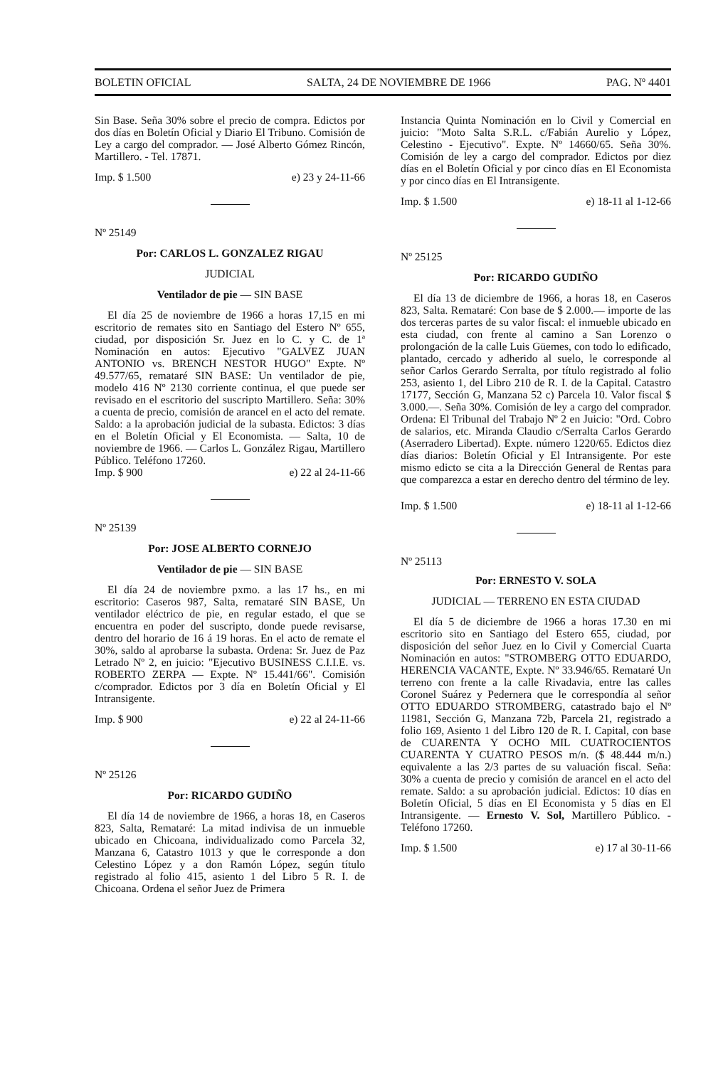BOLETIN OFICIAL SALTA, 24 DE NOVIEMBRE DE 1966 PAG. Nº 4401
Sin Base. Seña 30% sobre el precio de compra. Edictos por dos días en Boletín Oficial y Diario El Tribuno. Comisión de Ley a cargo del comprador. — José Alberto Gómez Rincón, Martillero. - Tel. 17871.
Imp. $ 1.500 e) 23 y 24-11-66
Nº 25149
Por: CARLOS L. GONZALEZ RIGAU
JUDICIAL
Ventilador de pie — SIN BASE
El día 25 de noviembre de 1966 a horas 17,15 en mi escritorio de remates sito en Santiago del Estero Nº 655, ciudad, por disposición Sr. Juez en lo C. y C. de 1ª Nominación en autos: Ejecutivo "GALVEZ JUAN ANTONIO vs. BRENCH NESTOR HUGO" Expte. Nº 49.577/65, remataré SIN BASE: Un ventilador de pie, modelo 416 Nº 2130 corriente continua, el que puede ser revisado en el escritorio del suscripto Martillero. Seña: 30% a cuenta de precio, comisión de arancel en el acto del remate. Saldo: a la aprobación judicial de la subasta. Edictos: 3 días en el Boletín Oficial y El Economista. — Salta, 10 de noviembre de 1966. — Carlos L. González Rigau, Martillero Público. Teléfono 17260.
Imp. $ 900 e) 22 al 24-11-66
Nº 25139
Por: JOSE ALBERTO CORNEJO
Ventilador de pie — SIN BASE
El día 24 de noviembre pxmo. a las 17 hs., en mi escritorio: Caseros 987, Salta, remataré SIN BASE, Un ventilador eléctrico de pie, en regular estado, el que se encuentra en poder del suscripto, donde puede revisarse, dentro del horario de 16 á 19 horas. En el acto de remate el 30%, saldo al aprobarse la subasta. Ordena: Sr. Juez de Paz Letrado Nº 2, en juicio: "Ejecutivo BUSINESS C.I.I.E. vs. ROBERTO ZERPA — Expte. Nº 15.441/66". Comisión c/comprador. Edictos por 3 día en Boletín Oficial y El Intransigente.
Imp. $ 900 e) 22 al 24-11-66
Nº 25126
Por: RICARDO GUDIÑO
El día 14 de noviembre de 1966, a horas 18, en Caseros 823, Salta, Remataré: La mitad indivisa de un inmueble ubicado en Chicoana, individualizado como Parcela 32, Manzana 6, Catastro 1013 y que le corresponde a don Celestino López y a don Ramón López, según título registrado al folio 415, asiento 1 del Libro 5 R. I. de Chicoana. Ordena el señor Juez de Primera
Instancia Quinta Nominación en lo Civil y Comercial en juicio: "Moto Salta S.R.L. c/Fabián Aurelio y López, Celestino - Ejecutivo". Expte. Nº 14660/65. Seña 30%. Comisión de ley a cargo del comprador. Edictos por diez días en el Boletín Oficial y por cinco días en El Economista y por cinco días en El Intransigente.
Imp. $ 1.500 e) 18-11 al 1-12-66
Nº 25125
Por: RICARDO GUDIÑO
El día 13 de diciembre de 1966, a horas 18, en Caseros 823, Salta. Remataré: Con base de $ 2.000.— importe de las dos terceras partes de su valor fiscal: el inmueble ubicado en esta ciudad, con frente al camino a San Lorenzo o prolongación de la calle Luis Güemes, con todo lo edificado, plantado, cercado y adherido al suelo, le corresponde al señor Carlos Gerardo Serralta, por título registrado al folio 253, asiento 1, del Libro 210 de R. I. de la Capital. Catastro 17177, Sección G, Manzana 52 c) Parcela 10. Valor fiscal $ 3.000.—. Seña 30%. Comisión de ley a cargo del comprador. Ordena: El Tribunal del Trabajo Nº 2 en Juicio: "Ord. Cobro de salarios, etc. Miranda Claudio c/Serralta Carlos Gerardo (Aserradero Libertad). Expte. número 1220/65. Edictos diez días diarios: Boletín Oficial y El Intransigente. Por este mismo edicto se cita a la Dirección General de Rentas para que comparezca a estar en derecho dentro del término de ley.
Imp. $ 1.500 e) 18-11 al 1-12-66
Nº 25113
Por: ERNESTO V. SOLA
JUDICIAL — TERRENO EN ESTA CIUDAD
El día 5 de diciembre de 1966 a horas 17.30 en mi escritorio sito en Santiago del Estero 655, ciudad, por disposición del señor Juez en lo Civil y Comercial Cuarta Nominación en autos: "STROMBERG OTTO EDUARDO, HERENCIA VACANTE, Expte. Nº 33.946/65. Remataré Un terreno con frente a la calle Rivadavia, entre las calles Coronel Suárez y Pedernera que le correspondía al señor OTTO EDUARDO STROMBERG, catastrado bajo el Nº 11981, Sección G, Manzana 72b, Parcela 21, registrado a folio 169, Asiento 1 del Libro 120 de R. I. Capital, con base de CUARENTA Y OCHO MIL CUATROCIENTOS CUARENTA Y CUATRO PESOS m/n. ($ 48.444 m/n.) equivalente a las 2/3 partes de su valuación fiscal. Seña: 30% a cuenta de precio y comisión de arancel en el acto del remate. Saldo: a su aprobación judicial. Edictos: 10 días en Boletín Oficial, 5 días en El Economista y 5 días en El Intransigente. — Ernesto V. Sol, Martillero Público. - Teléfono 17260.
Imp. $ 1.500 e) 17 al 30-11-66